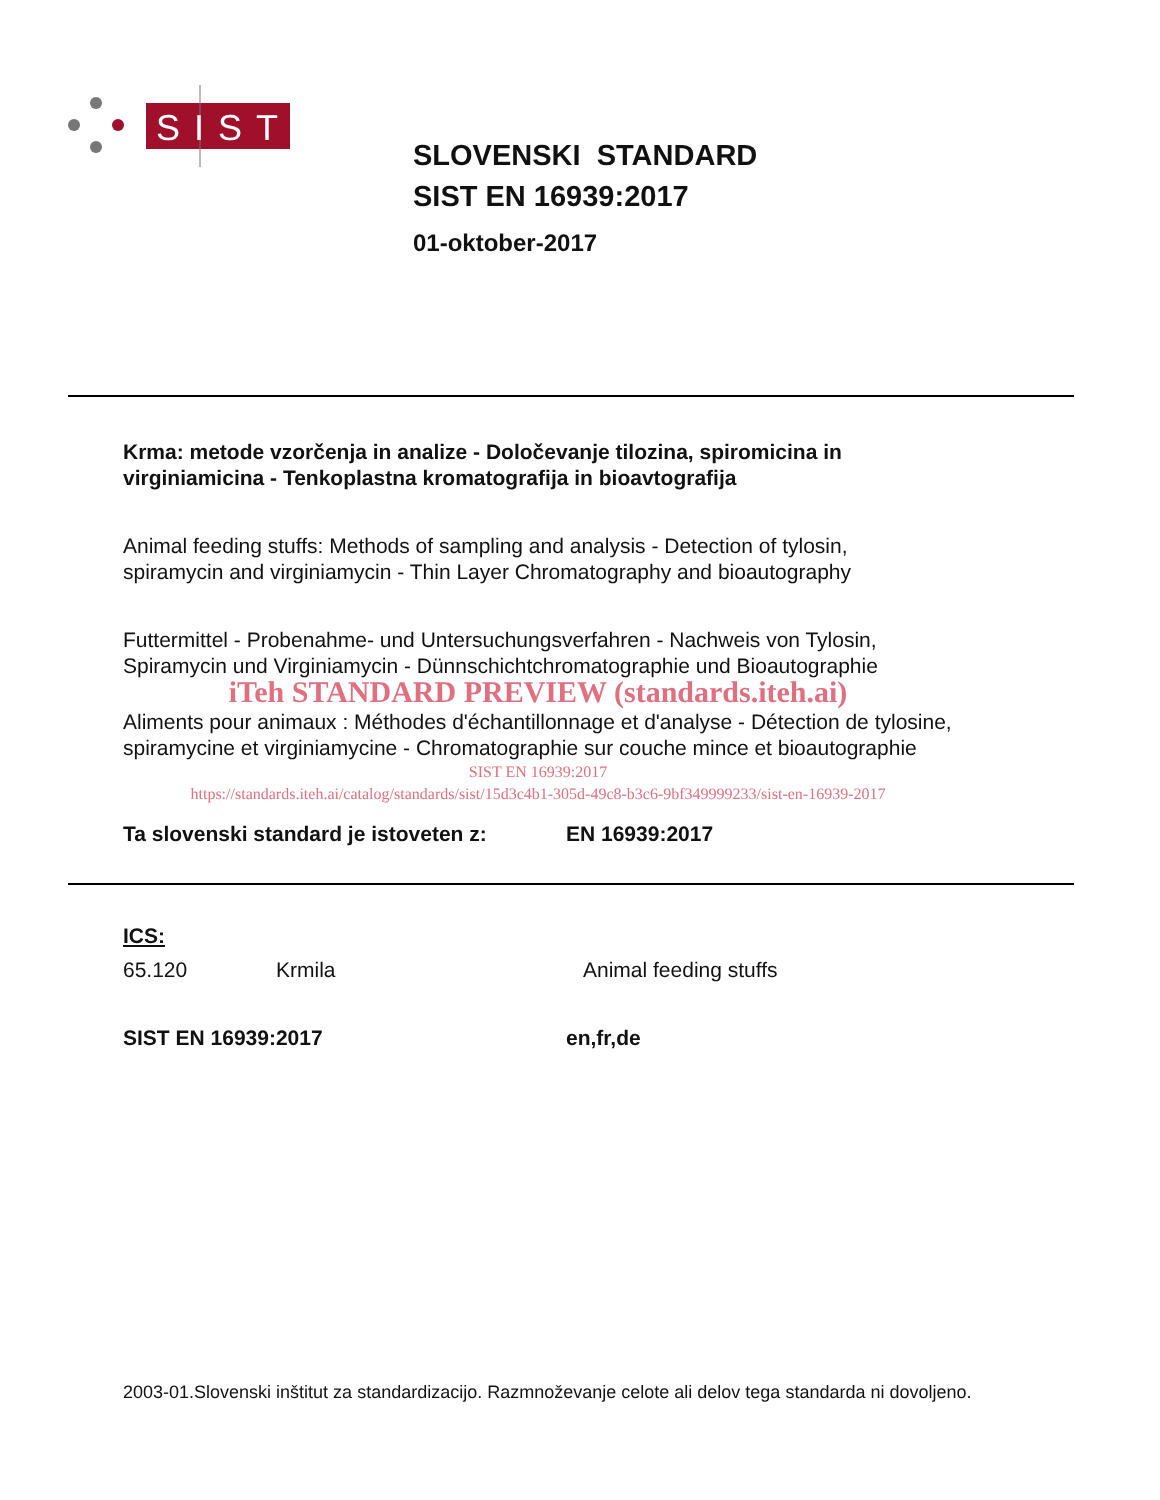SIST
SLOVENSKI STANDARD
SIST EN 16939:2017
01-oktober-2017
Krma: metode vzorčenja in analize - Določevanje tilozina, spiromicina in virginiamicina - Tenkoplastna kromatografija in bioavtografija
Animal feeding stuffs: Methods of sampling and analysis - Detection of tylosin, spiramycin and virginiamycin - Thin Layer Chromatography and bioautography
Futtermittel - Probenahme- und Untersuchungsverfahren - Nachweis von Tylosin, Spiramycin und Virginiamycin - Dünnschichtchromatographie und Bioautographie
iTeh STANDARD PREVIEW (standards.iteh.ai)
Aliments pour animaux : Méthodes d'échantillonnage et d'analyse - Détection de tylosine, spiramycine et virginiamycine - Chromatographie sur couche mince et bioautographie
SIST EN 16939:2017
https://standards.iteh.ai/catalog/standards/sist/15d3c4b1-305d-49c8-b3c6-9bf349999233/sist-en-16939-2017
Ta slovenski standard je istoveten z: EN 16939:2017
ICS:
65.120 Krmila Animal feeding stuffs
SIST EN 16939:2017 en,fr,de
2003-01.Slovenski inštitut za standardizacijo. Razmnoževanje celote ali delov tega standarda ni dovoljeno.